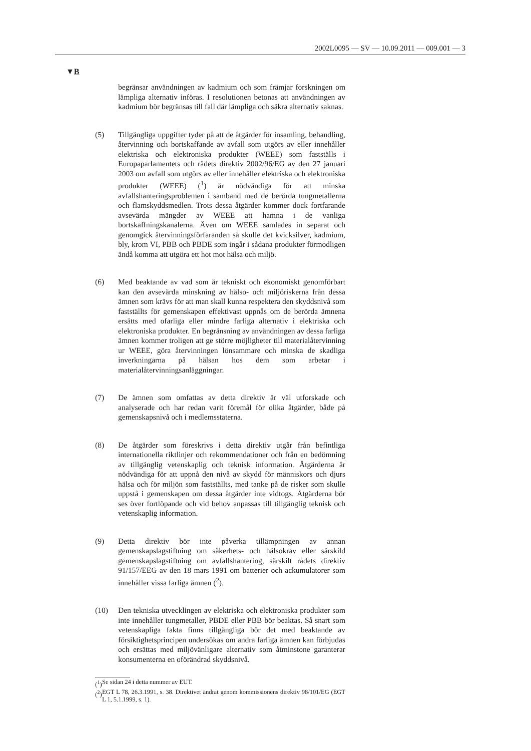2002L0095 — SV — 10.09.2011 — 009.001 — 3
▼B
begränsar användningen av kadmium och som främjar forskningen om lämpliga alternativ införas. I resolutionen betonas att användningen av kadmium bör begränsas till fall där lämpliga och säkra alternativ saknas.
(5) Tillgängliga uppgifter tyder på att de åtgärder för insamling, behandling, återvinning och bortskaffande av avfall som utgörs av eller innehåller elektriska och elektroniska produkter (WEEE) som fastställs i Europaparlamentets och rådets direktiv 2002/96/EG av den 27 januari 2003 om avfall som utgörs av eller innehåller elektriska och elektroniska produkter (WEEE) (<sup>1</sup>) är nödvändiga för att minska avfallshanteringsproblemen i samband med de berörda tungmetallerna och flamskyddsmedlen. Trots dessa åtgärder kommer dock fortfarande avsevärda mängder av WEEE att hamna i de vanliga bortskaffningskanalerna. Även om WEEE samlades in separat och genomgick återvinningsförfaranden så skulle det kvicksilver, kadmium, bly, krom VI, PBB och PBDE som ingår i sådana produkter förmodligen ändå komma att utgöra ett hot mot hälsa och miljö.
(6) Med beaktande av vad som är tekniskt och ekonomiskt genomförbart kan den avsevärda minskning av hälso- och miljöriskerna från dessa ämnen som krävs för att man skall kunna respektera den skyddsnivå som fastställts för gemenskapen effektivast uppnås om de berörda ämnena ersätts med ofarliga eller mindre farliga alternativ i elektriska och elektroniska produkter. En begränsning av användningen av dessa farliga ämnen kommer troligen att ge större möjligheter till materialåtervinning ur WEEE, göra återvinningen lönsammare och minska de skadliga inverkningarna på hälsan hos dem som arbetar i materialåtervinningsanläggningar.
(7) De ämnen som omfattas av detta direktiv är väl utforskade och analyserade och har redan varit föremål för olika åtgärder, både på gemenskapsnivå och i medlemsstaterna.
(8) De åtgärder som föreskrivs i detta direktiv utgår från befintliga internationella riktlinjer och rekommendationer och från en bedömning av tillgänglig vetenskaplig och teknisk information. Åtgärderna är nödvändiga för att uppnå den nivå av skydd för människors och djurs hälsa och för miljön som fastställts, med tanke på de risker som skulle uppstå i gemenskapen om dessa åtgärder inte vidtogs. Åtgärderna bör ses över fortlöpande och vid behov anpassas till tillgänglig teknisk och vetenskaplig information.
(9) Detta direktiv bör inte påverka tillämpningen av annan gemenskapslagstiftning om säkerhets- och hälsokrav eller särskild gemenskapslagstiftning om avfallshantering, särskilt rådets direktiv 91/157/EEG av den 18 mars 1991 om batterier och ackumulatorer som innehåller vissa farliga ämnen (<sup>2</sup>).
(10) Den tekniska utvecklingen av elektriska och elektroniska produkter som inte innehåller tungmetaller, PBDE eller PBB bör beaktas. Så snart som vetenskapliga fakta finns tillgängliga bör det med beaktande av försiktighetsprincipen undersökas om andra farliga ämnen kan förbjudas och ersättas med miljövänligare alternativ som åtminstone garanterar konsumenterna en oförändrad skyddsnivå.
(<sup>1</sup>)
Se sidan 24 i detta nummer av EUT.
(<sup>2</sup>)
EGT L 78, 26.3.1991, s. 38. Direktivet ändrat genom kommissionens direktiv 98/101/EG (EGT L 1, 5.1.1999, s. 1).